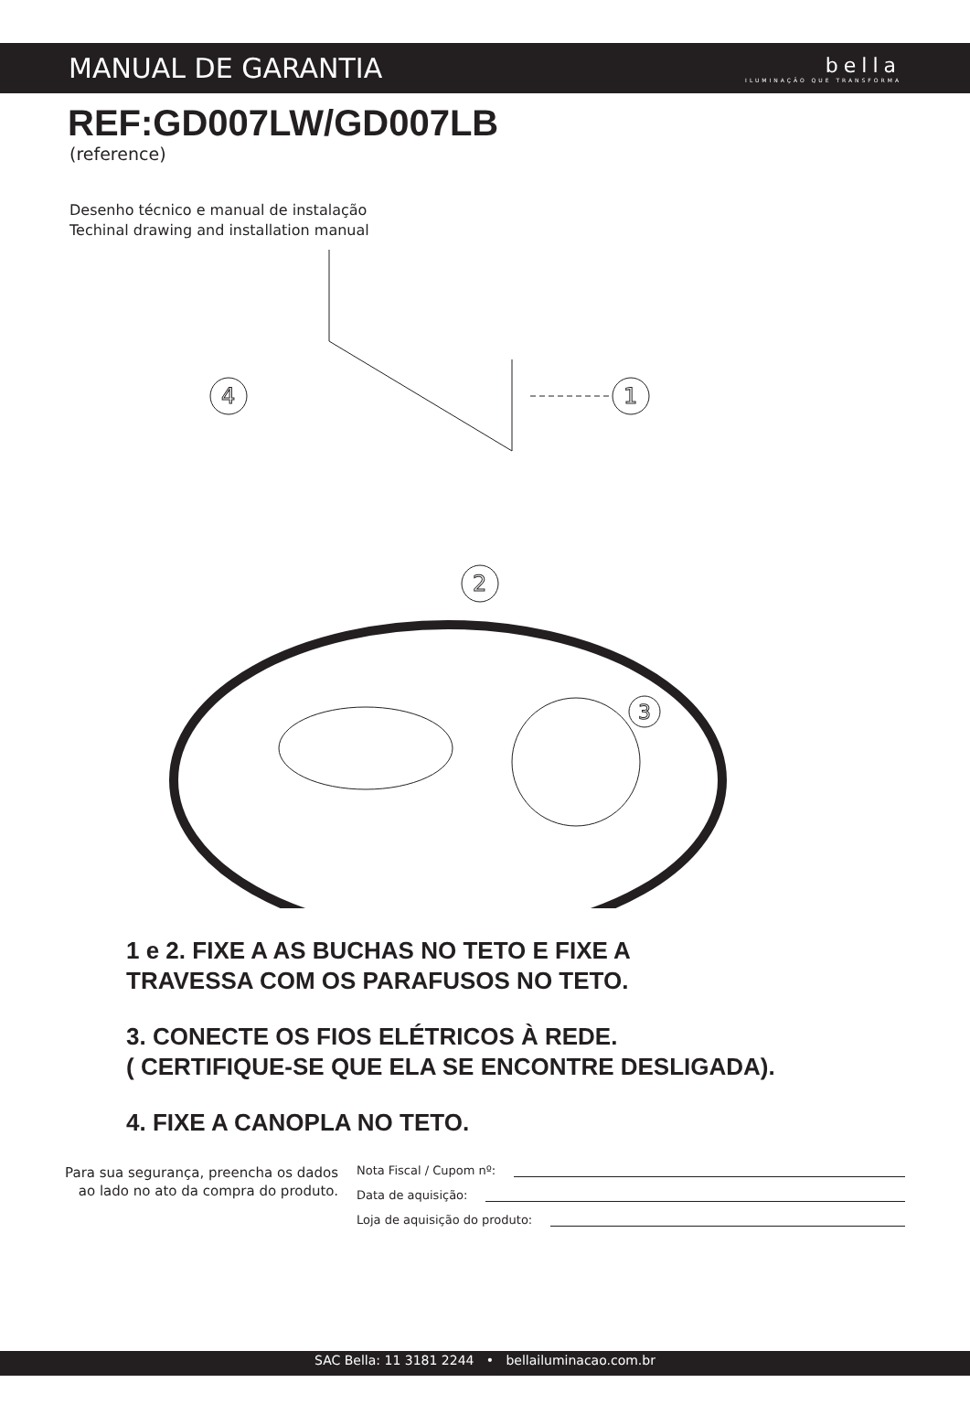MANUAL DE GARANTIA
bella
ILUMINAÇÃO QUE TRANSFORMA
REF:GD007LW/GD007LB
(reference)
Desenho técnico e manual de instalação
Techinal drawing and installation manual
1
4
2
3
1 e 2. FIXE A AS BUCHAS NO TETO E FIXE A
TRAVESSA COM OS PARAFUSOS NO TETO.
3. CONECTE OS FIOS ELÉTRICOS À REDE.
( CERTIFIQUE-SE QUE ELA SE ENCONTRE DESLIGADA).
4. FIXE A CANOPLA NO TETO.
Para sua segurança, preencha os dados ao lado no ato da compra do produto.
Nota Fiscal / Cupom nº:
Data de aquisição:
Loja de aquisição do produto:
SAC Bella: 11 3181 2244 • bellailuminacao.com.br